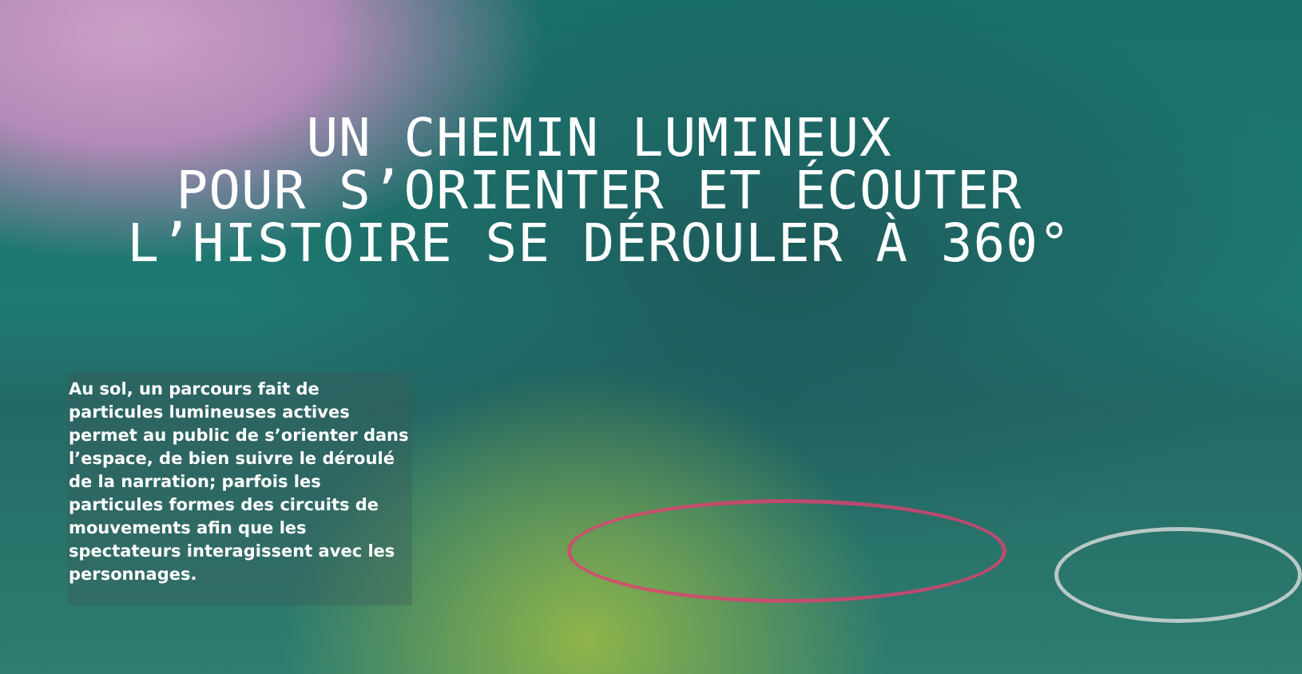UN CHEMIN LUMINEUX
POUR S’ORIENTER ET ÉCOUTER
L’HISTOIRE SE DÉROULER À 360°
Au sol, un parcours fait de particules lumineuses actives permet au public de s’orienter dans l’espace, de bien suivre le déroulé de la narration; parfois les particules formes des circuits de mouvements afin que les spectateurs interagissent avec les personnages.